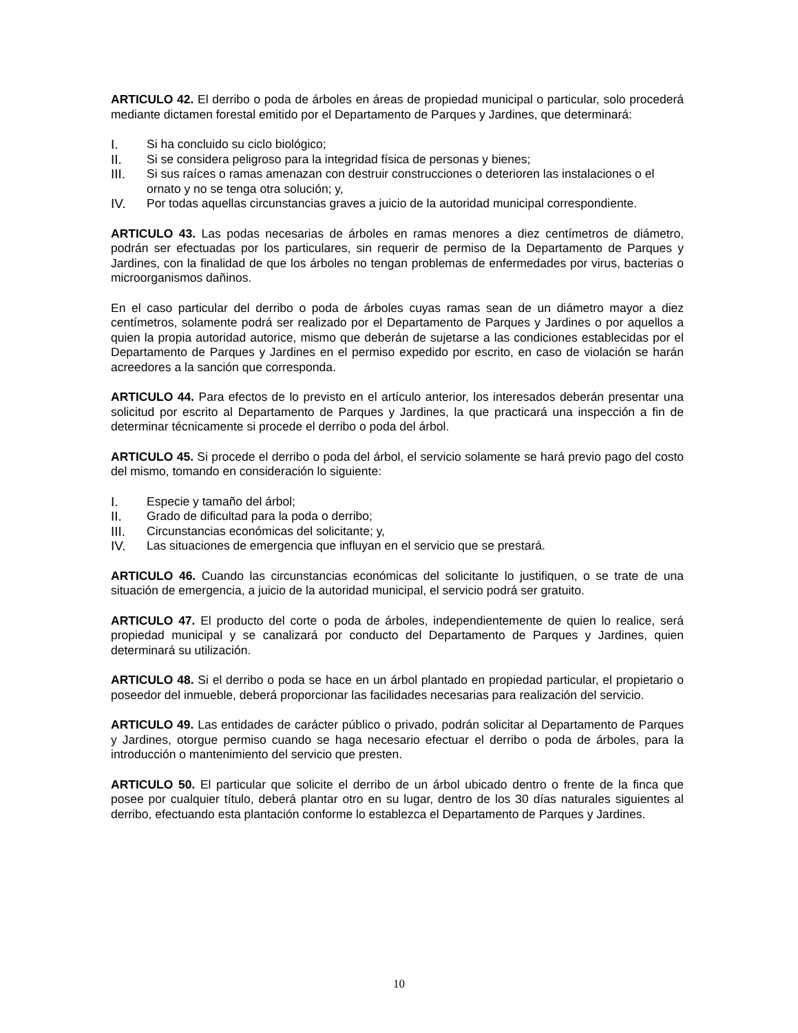ARTICULO 42. El derribo o poda de árboles en áreas de propiedad municipal o particular, solo procederá mediante dictamen forestal emitido por el Departamento de Parques y Jardines, que determinará:
I. Si ha concluido su ciclo biológico;
II. Si se considera peligroso para la integridad física de personas y bienes;
III. Si sus raíces o ramas amenazan con destruir construcciones o deterioren las instalaciones o el ornato y no se tenga otra solución; y,
IV. Por todas aquellas circunstancias graves a juicio de la autoridad municipal correspondiente.
ARTICULO 43. Las podas necesarias de árboles en ramas menores a diez centímetros de diámetro, podrán ser efectuadas por los particulares, sin requerir de permiso de la Departamento de Parques y Jardines, con la finalidad de que los árboles no tengan problemas de enfermedades por virus, bacterias o microorganismos dañinos.
En el caso particular del derribo o poda de árboles cuyas ramas sean de un diámetro mayor a diez centímetros, solamente podrá ser realizado por el Departamento de Parques y Jardines o por aquellos a quien la propia autoridad autorice, mismo que deberán de sujetarse a las condiciones establecidas por el Departamento de Parques y Jardines en el permiso expedido por escrito, en caso de violación se harán acreedores a la sanción que corresponda.
ARTICULO 44. Para efectos de lo previsto en el artículo anterior, los interesados deberán presentar una solicitud por escrito al Departamento de Parques y Jardines, la que practicará una inspección a fin de determinar técnicamente si procede el derribo o poda del árbol.
ARTICULO 45. Si procede el derribo o poda del árbol, el servicio solamente se hará previo pago del costo del mismo, tomando en consideración lo siguiente:
I. Especie y tamaño del árbol;
II. Grado de dificultad para la poda o derribo;
III. Circunstancias económicas del solicitante; y,
IV. Las situaciones de emergencia que influyan en el servicio que se prestará.
ARTICULO 46. Cuando las circunstancias económicas del solicitante lo justifiquen, o se trate de una situación de emergencia, a juicio de la autoridad municipal, el servicio podrá ser gratuito.
ARTICULO 47. El producto del corte o poda de árboles, independientemente de quien lo realice, será propiedad municipal y se canalizará por conducto del Departamento de Parques y Jardines, quien determinará su utilización.
ARTICULO 48. Si el derribo o poda se hace en un árbol plantado en propiedad particular, el propietario o poseedor del inmueble, deberá proporcionar las facilidades necesarias para realización del servicio.
ARTICULO 49. Las entidades de carácter público o privado, podrán solicitar al Departamento de Parques y Jardines, otorgue permiso cuando se haga necesario efectuar el derribo o poda de árboles, para la introducción o mantenimiento del servicio que presten.
ARTICULO 50. El particular que solicite el derribo de un árbol ubicado dentro o frente de la finca que posee por cualquier título, deberá plantar otro en su lugar, dentro de los 30 días naturales siguientes al derribo, efectuando esta plantación conforme lo establezca el Departamento de Parques y Jardines.
10